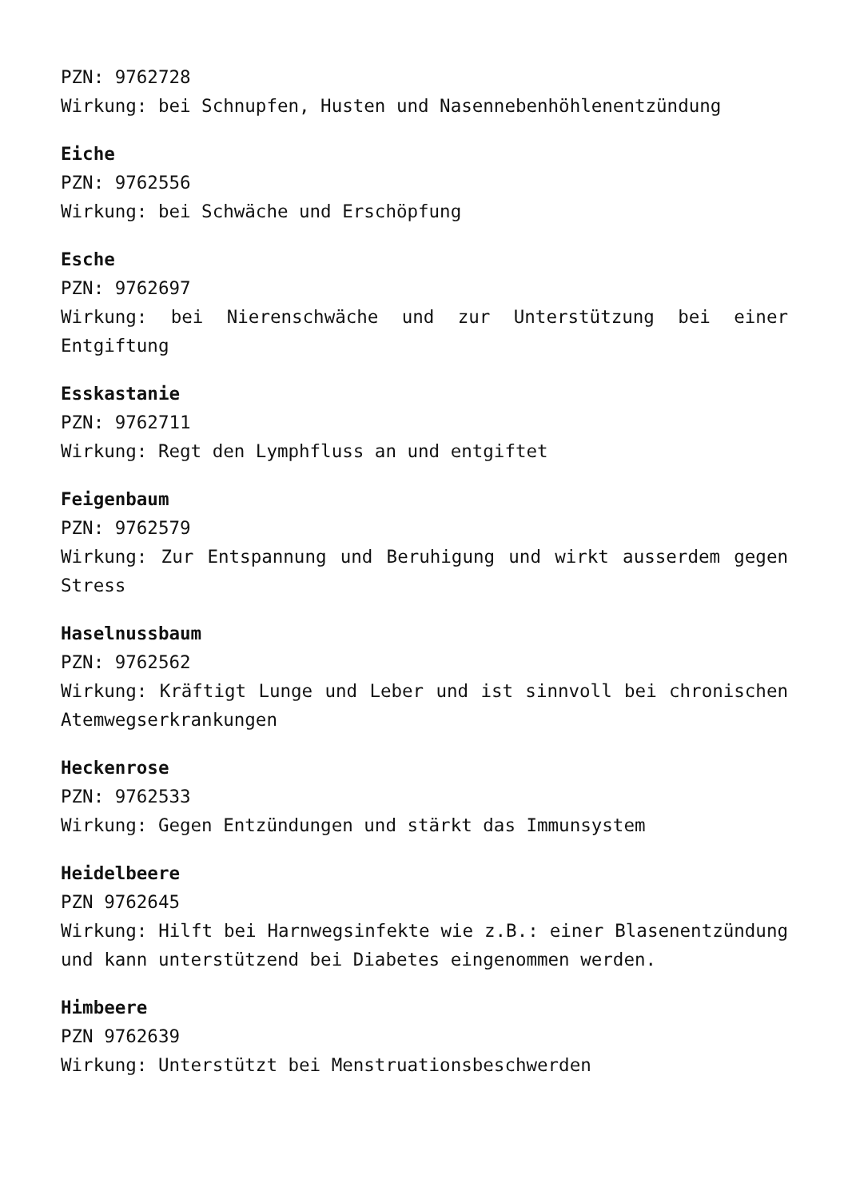PZN: 9762728
Wirkung: bei Schnupfen, Husten und Nasennebenhöhlenentzündung
Eiche
PZN: 9762556
Wirkung: bei Schwäche und Erschöpfung
Esche
PZN: 9762697
Wirkung: bei Nierenschwäche und zur Unterstützung bei einer Entgiftung
Esskastanie
PZN: 9762711
Wirkung: Regt den Lymphfluss an und entgiftet
Feigenbaum
PZN: 9762579
Wirkung: Zur Entspannung und Beruhigung und wirkt ausserdem gegen Stress
Haselnussbaum
PZN: 9762562
Wirkung: Kräftigt Lunge und Leber und ist sinnvoll bei chronischen Atemwegserkrankungen
Heckenrose
PZN: 9762533
Wirkung: Gegen Entzündungen und stärkt das Immunsystem
Heidelbeere
PZN 9762645
Wirkung: Hilft bei Harnwegsinfekte wie z.B.: einer Blasenentzündung und kann unterstützend bei Diabetes eingenommen werden.
Himbeere
PZN 9762639
Wirkung: Unterstützt bei Menstruationsbeschwerden